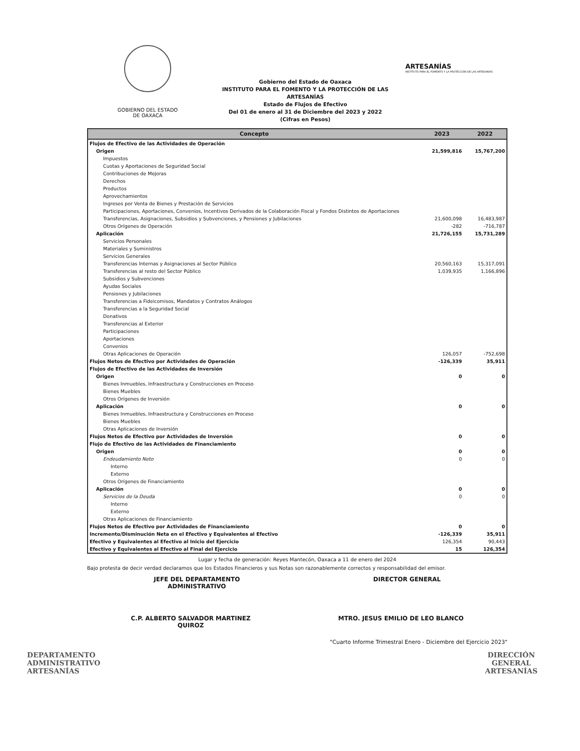GOBIERNO DEL ESTADO
DE OAXACA
Gobierno del Estado de Oaxaca
INSTITUTO PARA EL FOMENTO Y LA PROTECCIÓN DE LAS ARTESANÍAS
Estado de Flujos de Efectivo
Del 01 de enero al 31 de Diciembre del 2023 y 2022
(Cifras en Pesos)
ARTESANÍAS
INSTITUTO PARA EL FOMENTO Y LA PROTECCIÓN DE LAS ARTESANÍAS
| Concepto | 2023 | 2022 |
| --- | --- | --- |
| Flujos de Efectivo de las Actividades de Operación | | |
| Origen | 21,599,816 | 15,767,200 |
| Impuestos | | |
| Cuotas y Aportaciones de Seguridad Social | | |
| Contribuciones de Mejoras | | |
| Derechos | | |
| Productos | | |
| Aprovechamientos | | |
| Ingresos por Venta de Bienes y Prestación de Servicios | | |
| Participaciones, Aportaciones, Convenios, Incentivos Derivados de la Colaboración Fiscal y Fondos Distintos de Aportaciones | | |
| Transferencias, Asignaciones, Subsidios y Subvenciones, y Pensiones y Jubilaciones | 21,600,098 | 16,483,987 |
| Otros Orígenes de Operación | -282 | -716,787 |
| Aplicación | 21,726,155 | 15,731,289 |
| Servicios Personales | | |
| Materiales y Suministros | | |
| Servicios Generales | | |
| Transferencias Internas y Asignaciones al Sector Público | 20,560,163 | 15,317,091 |
| Transferencias al resto del Sector Público | 1,039,935 | 1,166,896 |
| Subsidios y Subvenciones | | |
| Ayudas Sociales | | |
| Pensiones y Jubilaciones | | |
| Transferencias a Fideicomisos, Mandatos y Contratos Análogos | | |
| Transferencias a la Seguridad Social | | |
| Donativos | | |
| Transferencias al Exterior | | |
| Participaciones | | |
| Aportaciones | | |
| Convenios | | |
| Otras Aplicaciones de Operación | 126,057 | -752,698 |
| Flujos Netos de Efectivo por Actividades de Operación | -126,339 | 35,911 |
| Flujos de Efectivo de las Actividades de Inversión | | |
| Origen | 0 | 0 |
| Bienes Inmuebles, Infraestructura y Construcciones en Proceso | | |
| Bienes Muebles | | |
| Otros Orígenes de Inversión | | |
| Aplicación | 0 | 0 |
| Bienes Inmuebles, Infraestructura y Construcciones en Proceso | | |
| Bienes Muebles | | |
| Otras Aplicaciones de Inversión | | |
| Flujos Netos de Efectivo por Actividades de Inversión | 0 | 0 |
| Flujo de Efectivo de las Actividades de Financiamiento | | |
| Origen | 0 | 0 |
| Endeudamiento Neto | 0 | 0 |
| Interno | | |
| Externo | | |
| Otros Orígenes de Financiamiento | | |
| Aplicación | 0 | 0 |
| Servicios de la Deuda | 0 | 0 |
| Interno | | |
| Externo | | |
| Otras Aplicaciones de Financiamiento | | |
| Flujos Netos de Efectivo por Actividades de Financiamiento | 0 | 0 |
| Incremento/Disminución Neta en el Efectivo y Equivalentes al Efectivo | -126,339 | 35,911 |
| Efectivo y Equivalentes al Efectivo al Inicio del Ejercicio | 126,354 | 90,443 |
| Efectivo y Equivalentes al Efectivo al Final del Ejercicio | 15 | 126,354 |
Lugar y fecha de generación: Reyes Mantecón, Oaxaca a 11 de enero del 2024
Bajo protesta de decir verdad declaramos que los Estados Financieros y sus Notas son razonablemente correctos y responsabilidad del emisor.
JEFE DEL DEPARTAMENTO
ADMINISTRATIVO
DIRECTOR GENERAL
C.P. ALBERTO SALVADOR MARTINEZ
QUIROZ
MTRO. JESUS EMILIO DE LEO BLANCO
"Cuarto Informe Trimestral Enero - Diciembre del Ejercicio 2023"
DEPARTAMENTO
ADMINISTRATIVO
ARTESANÍAS
DIRECCIÓN
GENERAL
ARTESANÍAS